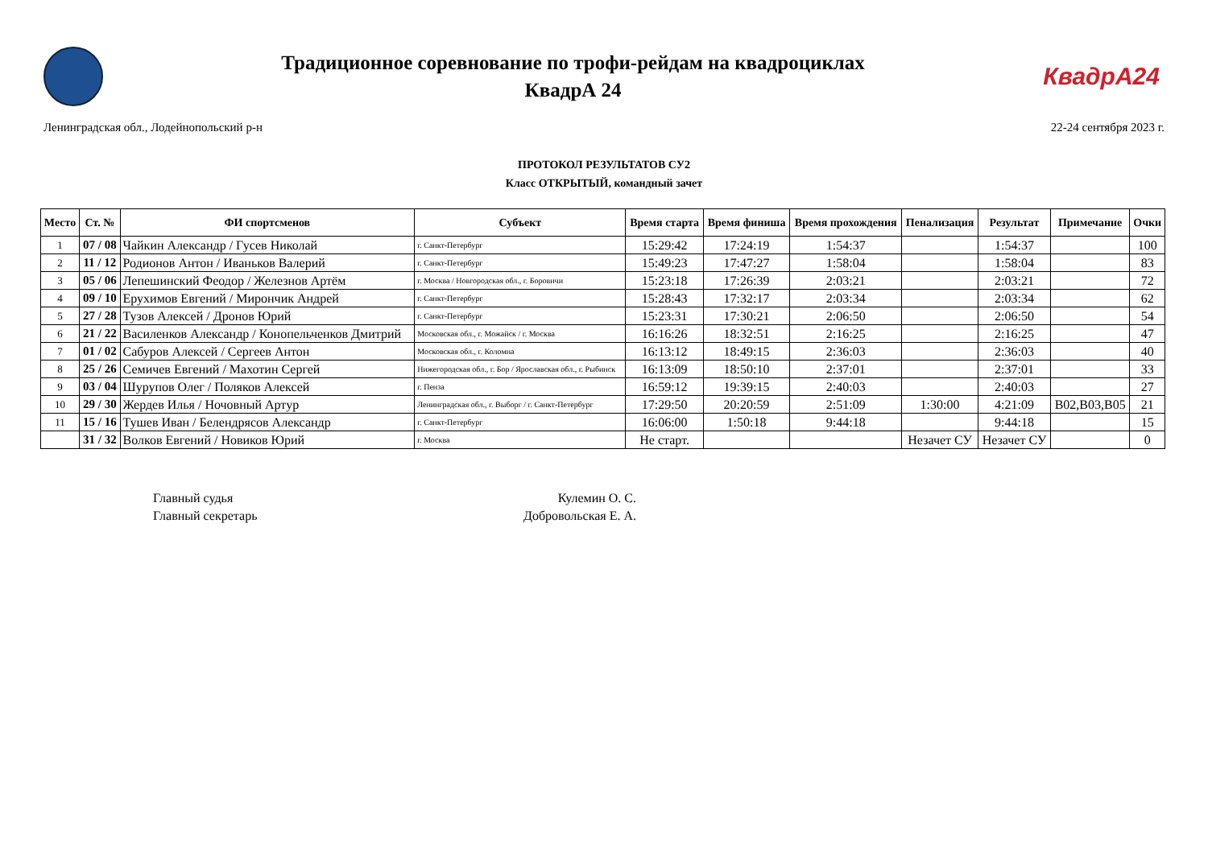Традиционное соревнование по трофи-рейдам на квадроциклах
КвадрА 24
КвадрА24
Ленинградская обл., Лодейнопольский р-н 22-24 сентября 2023 г.
ПРОТОКОЛ РЕЗУЛЬТАТОВ СУ2
Класс ОТКРЫТЫЙ, командный зачет
| Место | Ст. № | ФИ спортсменов | Субъект | Время старта | Время финиша | Время прохождения | Пенализация | Результат | Примечание | Очки |
| --- | --- | --- | --- | --- | --- | --- | --- | --- | --- | --- |
| 1 | 07 / 08 | Чайкин Александр / Гусев Николай | г. Санкт-Петербург | 15:29:42 | 17:24:19 | 1:54:37 | | 1:54:37 | | 100 |
| 2 | 11 / 12 | Родионов Антон / Иваньков Валерий | г. Санкт-Петербург | 15:49:23 | 17:47:27 | 1:58:04 | | 1:58:04 | | 83 |
| 3 | 05 / 06 | Лепешинский Феодор / Железнов Артём | г. Москва / Новгородская обл., г. Боровичи | 15:23:18 | 17:26:39 | 2:03:21 | | 2:03:21 | | 72 |
| 4 | 09 / 10 | Ерухимов Евгений / Мирончик Андрей | г. Санкт-Петербург | 15:28:43 | 17:32:17 | 2:03:34 | | 2:03:34 | | 62 |
| 5 | 27 / 28 | Тузов Алексей / Дронов Юрий | г. Санкт-Петербург | 15:23:31 | 17:30:21 | 2:06:50 | | 2:06:50 | | 54 |
| 6 | 21 / 22 | Василенков Александр / Конопельченков Дмитрий | Московская обл., г. Можайск / г. Москва | 16:16:26 | 18:32:51 | 2:16:25 | | 2:16:25 | | 47 |
| 7 | 01 / 02 | Сабуров Алексей / Сергеев Антон | Московская обл., г. Коломна | 16:13:12 | 18:49:15 | 2:36:03 | | 2:36:03 | | 40 |
| 8 | 25 / 26 | Семичев Евгений / Махотин Сергей | Нижегородская обл., г. Бор / Ярославская обл., г. Рыбинск | 16:13:09 | 18:50:10 | 2:37:01 | | 2:37:01 | | 33 |
| 9 | 03 / 04 | Шурупов Олег / Поляков Алексей | г. Пенза | 16:59:12 | 19:39:15 | 2:40:03 | | 2:40:03 | | 27 |
| 10 | 29 / 30 | Жердев Илья / Ночовный Артур | Ленинградская обл., г. Выборг / г. Санкт-Петербург | 17:29:50 | 20:20:59 | 2:51:09 | 1:30:00 | 4:21:09 | В02,В03,В05 | 21 |
| 11 | 15 / 16 | Тушев Иван / Белендрясов Александр | г. Санкт-Петербург | 16:06:00 | 1:50:18 | 9:44:18 | | 9:44:18 | | 15 |
| | 31 / 32 | Волков Евгений / Новиков Юрий | г. Москва | Не старт. | | | Незачет СУ | Незачет СУ | | 0 |
Главный судья Кулемин О. С.
Главный секретарь Добровольская Е. А.